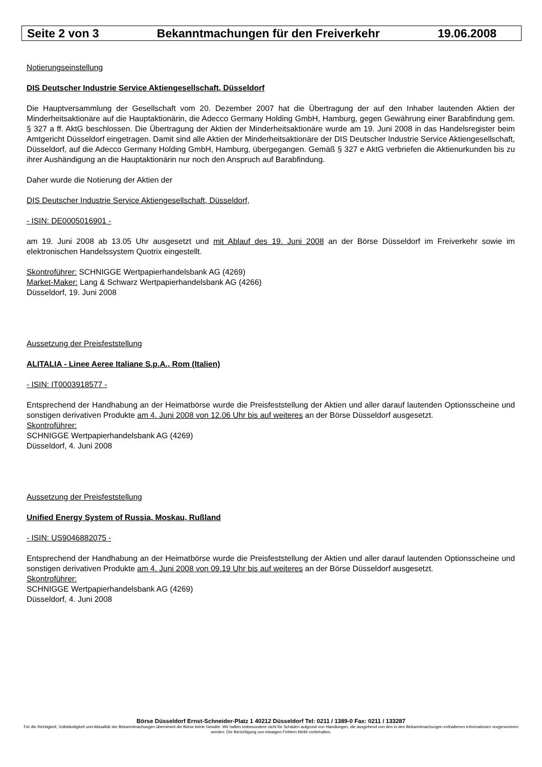Seite 2 von 3 Bekanntmachungen für den Freiverkehr 19.06.2008
Notierungseinstellung
DIS Deutscher Industrie Service Aktiengesellschaft, Düsseldorf
Die Hauptversammlung der Gesellschaft vom 20. Dezember 2007 hat die Übertragung der auf den Inhaber lautenden Aktien der Minderheitsaktionäre auf die Hauptaktionärin, die Adecco Germany Holding GmbH, Hamburg, gegen Gewährung einer Barabfindung gem. § 327 a ff. AktG beschlossen. Die Übertragung der Aktien der Minderheitsaktionäre wurde am 19. Juni 2008 in das Handelsregister beim Amtgericht Düsseldorf eingetragen. Damit sind alle Aktien der Minderheitsaktionäre der DIS Deutscher Industrie Service Aktiengesellschaft, Düsseldorf, auf die Adecco Germany Holding GmbH, Hamburg, übergegangen. Gemäß § 327 e AktG verbriefen die Aktienurkunden bis zu ihrer Aushändigung an die Hauptaktionärin nur noch den Anspruch auf Barabfindung.
Daher wurde die Notierung der Aktien der
DIS Deutscher Industrie Service Aktiengesellschaft, Düsseldorf,
- ISIN: DE0005016901 -
am 19. Juni 2008 ab 13.05 Uhr ausgesetzt und mit Ablauf des 19. Juni 2008 an der Börse Düsseldorf im Freiverkehr sowie im elektronischen Handelssystem Quotrix eingestellt.
Skontroführer: SCHNIGGE Wertpapierhandelsbank AG (4269)
Market-Maker: Lang & Schwarz Wertpapierhandelsbank AG (4266)
Düsseldorf, 19. Juni 2008
Aussetzung der Preisfeststellung
ALITALIA - Linee Aeree Italiane S.p.A., Rom (Italien)
- ISIN: IT0003918577 -
Entsprechend der Handhabung an der Heimatbörse wurde die Preisfeststellung der Aktien und aller darauf lautenden Optionsscheine und sonstigen derivativen Produkte am 4. Juni 2008 von 12.06 Uhr bis auf weiteres an der Börse Düsseldorf ausgesetzt.
Skontroführer:
SCHNIGGE Wertpapierhandelsbank AG (4269)
Düsseldorf, 4. Juni 2008
Aussetzung der Preisfeststellung
Unified Energy System of Russia, Moskau, Rußland
- ISIN: US9046882075 -
Entsprechend der Handhabung an der Heimatbörse wurde die Preisfeststellung der Aktien und aller darauf lautenden Optionsscheine und sonstigen derivativen Produkte am 4. Juni 2008 von 09.19 Uhr bis auf weiteres an der Börse Düsseldorf ausgesetzt.
Skontroführer:
SCHNIGGE Wertpapierhandelsbank AG (4269)
Düsseldorf, 4. Juni 2008
Börse Düsseldorf Ernst-Schneider-Platz 1 40212 Düsseldorf Tel: 0211 / 1389-0 Fax: 0211 / 133287
Für die Richtigkeit, Vollständigkeit und Aktualität der Bekanntmachungen übernimmt die Börse keine Gewähr. Wir haften insbesondere nicht für Schäden aufgrund von Handlungen, die ausgehend von den in den Bekanntmachungen enthaltenen Informationen vorgenommen werden. Die Berichtigung von etwaigen Fehlern bleibt vorbehalten.